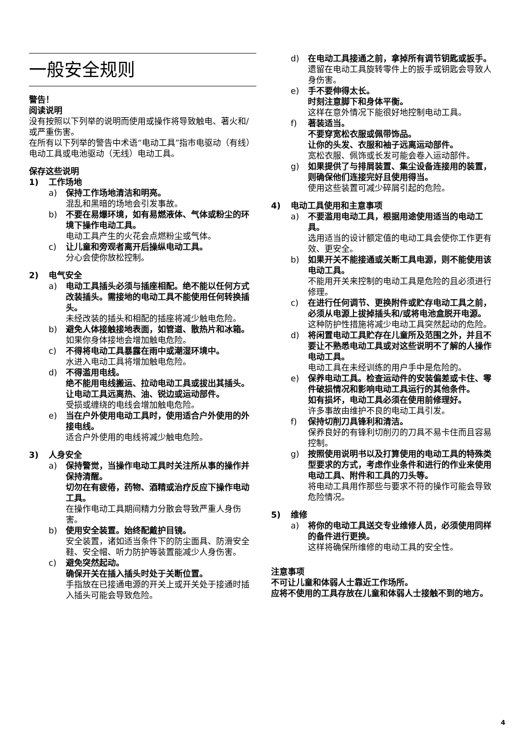一般安全规则
警告！
阅读说明
没有按照以下列举的说明而使用或操作将导致触电、著火和/或严重伤害。
在所有以下列举的警告中术语“电动工具”指市电驱动（有线）电动工具或电池驱动（无线）电动工具。
保存这些说明
1) 工作场地
a) 保持工作场地清洁和明亮。
混乱和黑暗的场地会引发事故。
b) 不要在易爆环境，如有易燃液体、气体或粉尘的环境下操作电动工具。
电动工具产生的火花会点燃粉尘或气体。
c) 让儿童和旁观者离开后操纵电动工具。
分心会使你放松控制。
2) 电气安全
a) 电动工具插头必须与插座相配。绝不能以任何方式改装插头。需接地的电动工具不能使用任何转换插头。
未经改装的插头和相配的插座将减少触电危险。
b) 避免人体接触接地表面，如管道、散热片和冰箱。
如果你身体接地会增加触电危险。
c) 不得将电动工具暴露在雨中或潮湿环境中。
水进入电动工具将增加触电危险。
d) 不得滥用电线。
绝不能用电线搬运、拉动电动工具或拔出其插头。
让电动工具远离热、油、锐边或运动部件。
受损或缠绕的电线会增加触电危险。
e) 当在户外使用电动工具时，使用适合户外使用的外接电线。
适合户外使用的电线将减少触电危险。
3) 人身安全
a) 保持警觉，当操作电动工具时关注所从事的操作并保持清醒。
切勿在有疲倦，药物、酒精或治疗反应下操作电动工具。
在操作电动工具期间精力分散会导致严重人身伤害。
b) 使用安全装置。始终配戴护目镜。
安全装置，诸如适当条件下的防尘面具、防滑安全鞋、安全帽、听力防护等装置能减少人身伤害。
c) 避免突然起动。
确保开关在插入插头时处于关断位置。
手指放在已接通电源的开关上或开关处于接通时插入插头可能会导致危险。
d) 在电动工具接通之前，拿掉所有调节钥匙或扳手。
遗留在电动工具旋转零件上的扳手或钥匙会导致人身伤害。
e) 手不要伸得太长。
时刻注意脚下和身体平衡。
这样在意外情况下能很好地控制电动工具。
f) 著装适当。
不要穿宽松衣服或佩带饰品。
让你的头发、衣服和袖子远离运动部件。
宽松衣服、佩饰或长发可能会卷入运动部件。
g) 如果提供了与排屑装置、集尘设备连接用的装置，则确保他们连接完好且使用得当。
使用这些装置可减少碎屑引起的危险。
4) 电动工具使用和主意事项
a) 不要滥用电动工具，根据用途使用适当的电动工具。
选用适当的设计额定值的电动工具会使你工作更有效、更安全。
b) 如果开关不能接通或关断工具电源，则不能使用该电动工具。
不能用开关来控制的电动工具是危险的且必须进行修理。
c) 在进行任何调节、更换附件或贮存电动工具之前，必须从电源上拔掉插头和/或将电池盒脱开电源。
这种防护性措施将减少电动工具突然起动的危险。
d) 将闲置电动工具贮存在儿童所及范围之外，并且不要让不熟悉电动工具或对这些说明不了解的人操作电动工具。
电动工具在未经训练的用户手中是危险的。
e) 保养电动工具。检查运动件的安装偏差或卡住、零件破损情况和影响电动工具运行的其他条件。
如有损坏，电动工具必须在使用前修理好。
许多事故由维护不良的电动工具引发。
f) 保持切削刀具锋利和清洁。
保养良好的有锋利切削刃的刀具不易卡住而且容易控制。
g) 按照使用说明书以及打算使用的电动工具的特殊类型要求的方式，考虑作业条件和进行的作业来使用电动工具、附件和工具的刀头等。
将电动工具用作那些与要求不符的操作可能会导致危险情况。
5) 维修
a) 将你的电动工具送交专业维修人员，必须使用同样的备件进行更换。
这样将确保所维修的电动工具的安全性。
注意事项
不可让儿童和体弱人士靠近工作场所。
应将不使用的工具存放在儿童和体弱人士接触不到的地方。
4